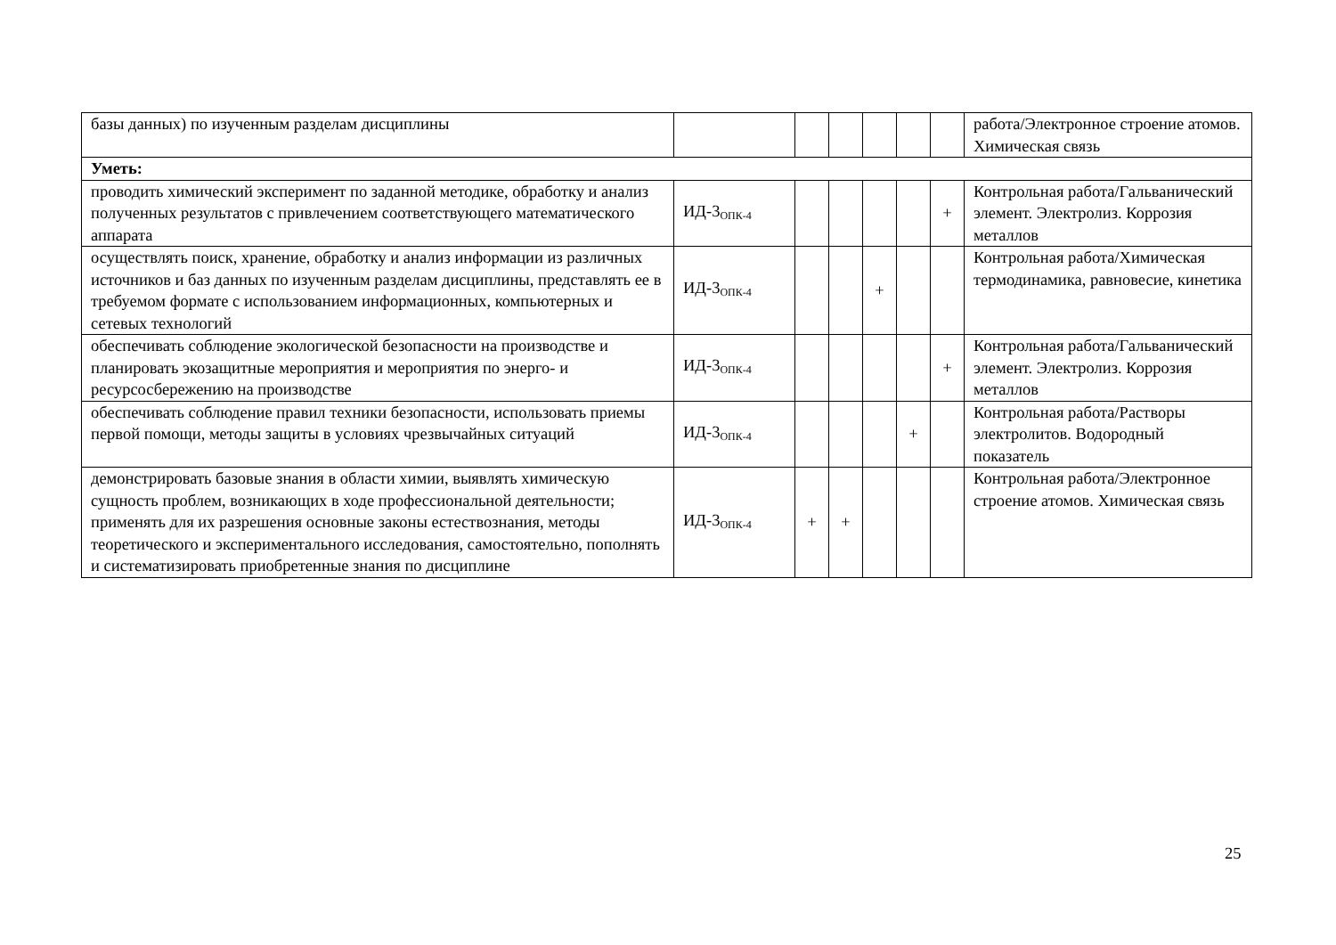| базы данных) по изученным разделам дисциплины | | | | | | | работа/Электронное строение атомов. Химическая связь |
| Уметь: | | | | | | | |
| проводить химический эксперимент по заданной методике, обработку и анализ полученных результатов с привлечением соответствующего математического аппарата | ИД-3<sub>ОПК-4</sub> | | | | | + | Контрольная работа/Гальванический элемент. Электролиз. Коррозия металлов |
| осуществлять поиск, хранение, обработку и анализ информации из различных источников и баз данных по изученным разделам дисциплины, представлять ее в требуемом формате с использованием информационных, компьютерных и сетевых технологий | ИД-3<sub>ОПК-4</sub> | | | + | | | Контрольная работа/Химическая термодинамика, равновесие, кинетика |
| обеспечивать соблюдение экологической безопасности на производстве и планировать экозащитные мероприятия и мероприятия по энерго- и ресурсосбережению на производстве | ИД-3<sub>ОПК-4</sub> | | | | | + | Контрольная работа/Гальванический элемент. Электролиз. Коррозия металлов |
| обеспечивать соблюдение правил техники безопасности, использовать приемы первой помощи, методы защиты в условиях чрезвычайных ситуаций | ИД-3<sub>ОПК-4</sub> | | | | + | | Контрольная работа/Растворы электролитов. Водородный показатель |
| демонстрировать базовые знания в области химии, выявлять химическую сущность проблем, возникающих в ходе профессиональной деятельности; применять для их разрешения основные законы естествознания, методы теоретического и экспериментального исследования, самостоятельно, пополнять и систематизировать приобретенные знания по дисциплине | ИД-3<sub>ОПК-4</sub> | + | + | | | | Контрольная работа/Электронное строение атомов. Химическая связь |
25